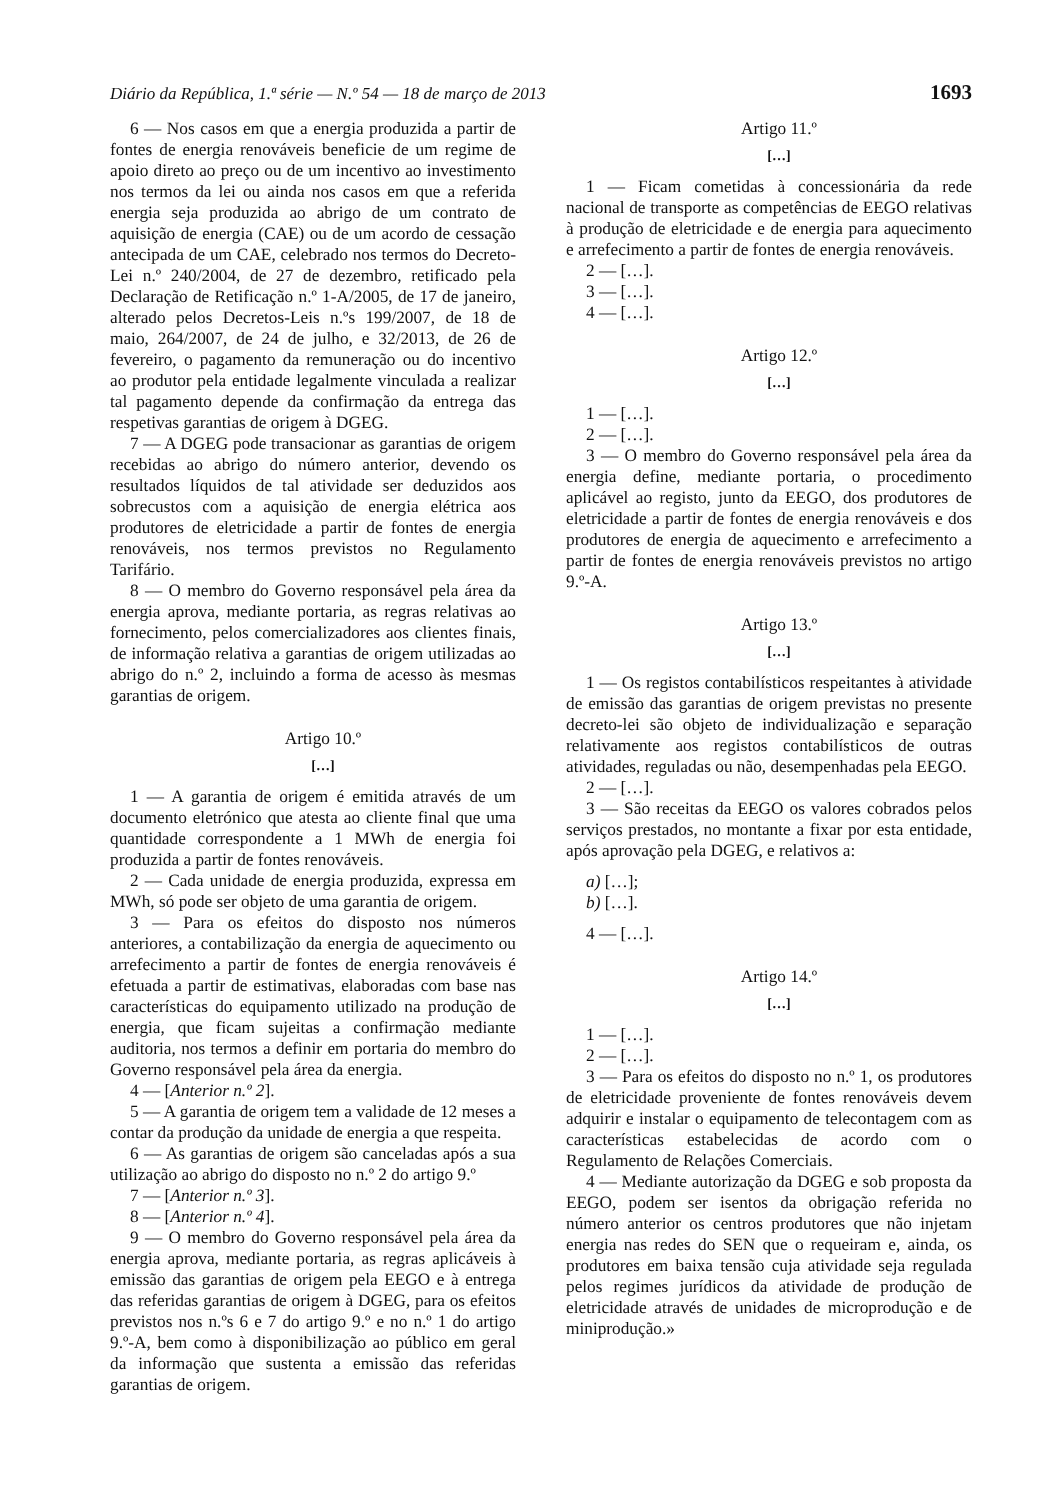Diário da República, 1.ª série — N.º 54 — 18 de março de 2013 1693
6 — Nos casos em que a energia produzida a partir de fontes de energia renováveis beneficie de um regime de apoio direto ao preço ou de um incentivo ao investimento nos termos da lei ou ainda nos casos em que a referida energia seja produzida ao abrigo de um contrato de aquisição de energia (CAE) ou de um acordo de cessação antecipada de um CAE, celebrado nos termos do Decreto-Lei n.º 240/2004, de 27 de dezembro, retificado pela Declaração de Retificação n.º 1-A/2005, de 17 de janeiro, alterado pelos Decretos-Leis n.ºs 199/2007, de 18 de maio, 264/2007, de 24 de julho, e 32/2013, de 26 de fevereiro, o pagamento da remuneração ou do incentivo ao produtor pela entidade legalmente vinculada a realizar tal pagamento depende da confirmação da entrega das respetivas garantias de origem à DGEG.
7 — A DGEG pode transacionar as garantias de origem recebidas ao abrigo do número anterior, devendo os resultados líquidos de tal atividade ser deduzidos aos sobrecustos com a aquisição de energia elétrica aos produtores de eletricidade a partir de fontes de energia renováveis, nos termos previstos no Regulamento Tarifário.
8 — O membro do Governo responsável pela área da energia aprova, mediante portaria, as regras relativas ao fornecimento, pelos comercializadores aos clientes finais, de informação relativa a garantias de origem utilizadas ao abrigo do n.º 2, incluindo a forma de acesso às mesmas garantias de origem.
Artigo 10.º
[…]
1 — A garantia de origem é emitida através de um documento eletrónico que atesta ao cliente final que uma quantidade correspondente a 1 MWh de energia foi produzida a partir de fontes renováveis.
2 — Cada unidade de energia produzida, expressa em MWh, só pode ser objeto de uma garantia de origem.
3 — Para os efeitos do disposto nos números anteriores, a contabilização da energia de aquecimento ou arrefecimento a partir de fontes de energia renováveis é efetuada a partir de estimativas, elaboradas com base nas características do equipamento utilizado na produção de energia, que ficam sujeitas a confirmação mediante auditoria, nos termos a definir em portaria do membro do Governo responsável pela área da energia.
4 — [Anterior n.º 2].
5 — A garantia de origem tem a validade de 12 meses a contar da produção da unidade de energia a que respeita.
6 — As garantias de origem são canceladas após a sua utilização ao abrigo do disposto no n.º 2 do artigo 9.º
7 — [Anterior n.º 3].
8 — [Anterior n.º 4].
9 — O membro do Governo responsável pela área da energia aprova, mediante portaria, as regras aplicáveis à emissão das garantias de origem pela EEGO e à entrega das referidas garantias de origem à DGEG, para os efeitos previstos nos n.ºs 6 e 7 do artigo 9.º e no n.º 1 do artigo 9.º-A, bem como à disponibilização ao público em geral da informação que sustenta a emissão das referidas garantias de origem.
Artigo 11.º
[…]
1 — Ficam cometidas à concessionária da rede nacional de transporte as competências de EEGO relativas à produção de eletricidade e de energia para aquecimento e arrefecimento a partir de fontes de energia renováveis.
2 — […].
3 — […].
4 — […].
Artigo 12.º
[…]
1 — […].
2 — […].
3 — O membro do Governo responsável pela área da energia define, mediante portaria, o procedimento aplicável ao registo, junto da EEGO, dos produtores de eletricidade a partir de fontes de energia renováveis e dos produtores de energia de aquecimento e arrefecimento a partir de fontes de energia renováveis previstos no artigo 9.º-A.
Artigo 13.º
[…]
1 — Os registos contabilísticos respeitantes à atividade de emissão das garantias de origem previstas no presente decreto-lei são objeto de individualização e separação relativamente aos registos contabilísticos de outras atividades, reguladas ou não, desempenhadas pela EEGO.
2 — […].
3 — São receitas da EEGO os valores cobrados pelos serviços prestados, no montante a fixar por esta entidade, após aprovação pela DGEG, e relativos a:
a) […];
b) […].
4 — […].
Artigo 14.º
[…]
1 — […].
2 — […].
3 — Para os efeitos do disposto no n.º 1, os produtores de eletricidade proveniente de fontes renováveis devem adquirir e instalar o equipamento de telecontagem com as características estabelecidas de acordo com o Regulamento de Relações Comerciais.
4 — Mediante autorização da DGEG e sob proposta da EEGO, podem ser isentos da obrigação referida no número anterior os centros produtores que não injetam energia nas redes do SEN que o requeiram e, ainda, os produtores em baixa tensão cuja atividade seja regulada pelos regimes jurídicos da atividade de produção de eletricidade através de unidades de microprodução e de miniprodução.»